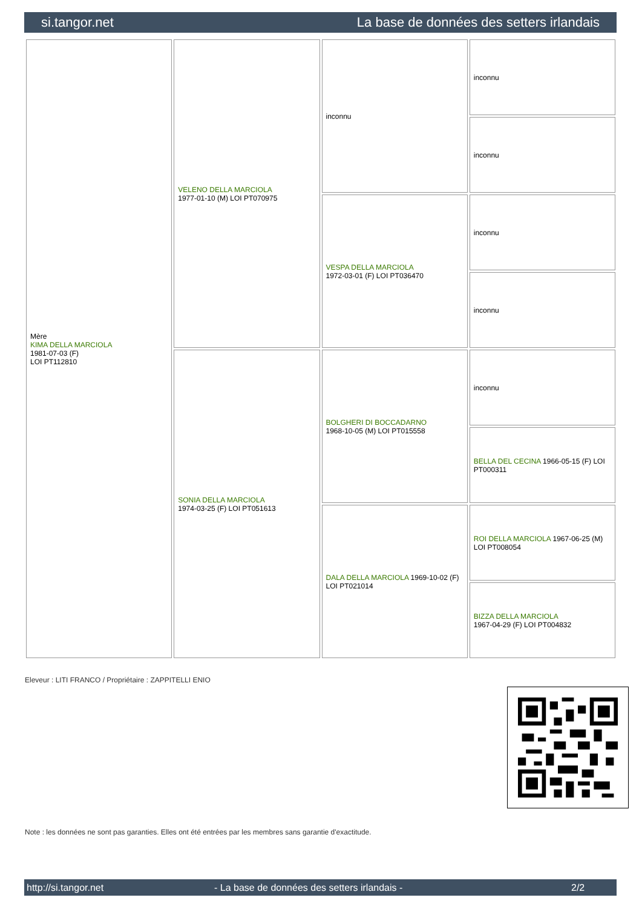si.tangor.net La base de données des setters irlandais
| Mère KIMA DELLA MARCIOLA 1981-07-03 (F) LOI PT112810 | VELENO DELLA MARCIOLA 1977-01-10 (M) LOI PT070975 | inconnu | inconnu |
| | | | inconnu |
| | | VESPA DELLA MARCIOLA 1972-03-01 (F) LOI PT036470 | inconnu |
| | | | inconnu |
| | SONIA DELLA MARCIOLA 1974-03-25 (F) LOI PT051613 | BOLGHERI DI BOCCADARNO 1968-10-05 (M) LOI PT015558 | inconnu |
| | | | BELLA DEL CECINA 1966-05-15 (F) LOI PT000311 |
| | | DALA DELLA MARCIOLA 1969-10-02 (F) LOI PT021014 | ROI DELLA MARCIOLA 1967-06-25 (M) LOI PT008054 |
| | | | BIZZA DELLA MARCIOLA 1967-04-29 (F) LOI PT004832 |
Eleveur : LITI FRANCO / Propriétaire : ZAPPITELLI ENIO
Note : les données ne sont pas garanties. Elles ont été entrées par les membres sans garantie d'exactitude.
http://si.tangor.net - La base de données des setters irlandais - 2/2